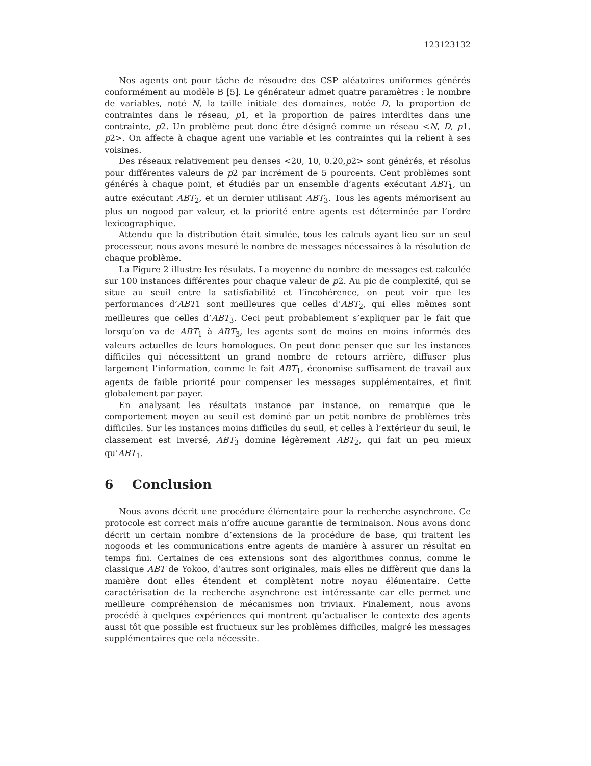123123132
Nos agents ont pour tâche de résoudre des CSP aléatoires uniformes générés conformément au modèle B [5]. Le générateur admet quatre paramètres : le nombre de variables, noté N, la taille initiale des domaines, notée D, la proportion de contraintes dans le réseau, p1, et la proportion de paires interdites dans une contrainte, p2. Un problème peut donc être désigné comme un réseau <N, D, p1, p2>. On affecte à chaque agent une variable et les contraintes qui la relient à ses voisines.
Des réseaux relativement peu denses <20, 10, 0.20,p2> sont générés, et résolus pour différentes valeurs de p2 par incrément de 5 pourcents. Cent problèmes sont générés à chaque point, et étudiés par un ensemble d’agents exécutant ABT<sub>1</sub>, un autre exécutant ABT<sub>2</sub>, et un dernier utilisant ABT<sub>3</sub>. Tous les agents mémorisent au plus un nogood par valeur, et la priorité entre agents est déterminée par l’ordre lexicographique.
Attendu que la distribution était simulée, tous les calculs ayant lieu sur un seul processeur, nous avons mesuré le nombre de messages nécessaires à la résolution de chaque problème.
La Figure 2 illustre les résulats. La moyenne du nombre de messages est calculée sur 100 instances différentes pour chaque valeur de p2. Au pic de complexité, qui se situe au seuil entre la satisfiabilité et l’incohérence, on peut voir que les performances d’ABT1 sont meilleures que celles d’ABT<sub>2</sub>, qui elles mêmes sont meilleures que celles d’ABT<sub>3</sub>. Ceci peut probablement s’expliquer par le fait que lorsqu’on va de ABT<sub>1</sub> à ABT<sub>3</sub>, les agents sont de moins en moins informés des valeurs actuelles de leurs homologues. On peut donc penser que sur les instances difficiles qui nécessittent un grand nombre de retours arrière, diffuser plus largement l’information, comme le fait ABT<sub>1</sub>, économise suffisament de travail aux agents de faible priorité pour compenser les messages supplémentaires, et finit globalement par payer.
En analysant les résultats instance par instance, on remarque que le comportement moyen au seuil est dominé par un petit nombre de problèmes très difficiles. Sur les instances moins difficiles du seuil, et celles à l’extérieur du seuil, le classement est inversé, ABT<sub>3</sub> domine légèrement ABT<sub>2</sub>, qui fait un peu mieux qu’ABT<sub>1</sub>.
6 Conclusion
Nous avons décrit une procédure élémentaire pour la recherche asynchrone. Ce protocole est correct mais n’offre aucune garantie de terminaison. Nous avons donc décrit un certain nombre d’extensions de la procédure de base, qui traitent les nogoods et les communications entre agents de manière à assurer un résultat en temps fini. Certaines de ces extensions sont des algorithmes connus, comme le classique ABT de Yokoo, d’autres sont originales, mais elles ne diffèrent que dans la manière dont elles étendent et complètent notre noyau élémentaire. Cette caractérisation de la recherche asynchrone est intéressante car elle permet une meilleure compréhension de mécanismes non triviaux. Finalement, nous avons procédé à quelques expériences qui montrent qu’actualiser le contexte des agents aussi tôt que possible est fructueux sur les problèmes difficiles, malgré les messages supplémentaires que cela nécessite.